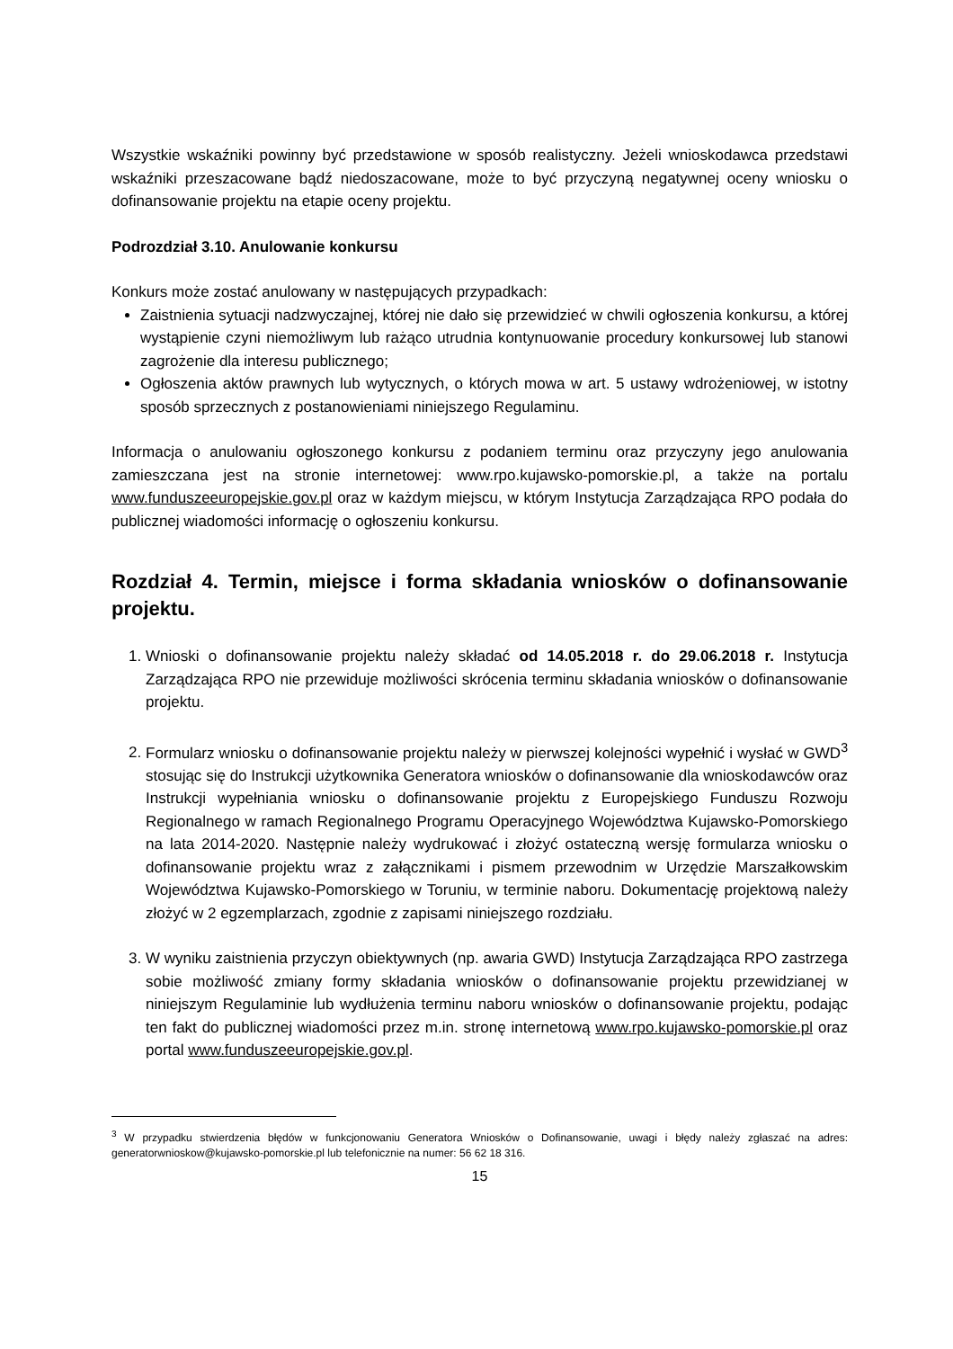Wszystkie wskaźniki powinny być przedstawione w sposób realistyczny. Jeżeli wnioskodawca przedstawi wskaźniki przeszacowane bądź niedoszacowane, może to być przyczyną negatywnej oceny wniosku o dofinansowanie projektu na etapie oceny projektu.
Podrozdział 3.10. Anulowanie konkursu
Konkurs może zostać anulowany w następujących przypadkach:
Zaistnienia sytuacji nadzwyczajnej, której nie dało się przewidzieć w chwili ogłoszenia konkursu, a której wystąpienie czyni niemożliwym lub rażąco utrudnia kontynuowanie procedury konkursowej lub stanowi zagrożenie dla interesu publicznego;
Ogłoszenia aktów prawnych lub wytycznych, o których mowa w art. 5 ustawy wdrożeniowej, w istotny sposób sprzecznych z postanowieniami niniejszego Regulaminu.
Informacja o anulowaniu ogłoszonego konkursu z podaniem terminu oraz przyczyny jego anulowania zamieszczana jest na stronie internetowej: www.rpo.kujawsko-pomorskie.pl, a także na portalu www.funduszeeuropejskie.gov.pl oraz w każdym miejscu, w którym Instytucja Zarządzająca RPO podała do publicznej wiadomości informację o ogłoszeniu konkursu.
Rozdział 4. Termin, miejsce i forma składania wniosków o dofinansowanie projektu.
1. Wnioski o dofinansowanie projektu należy składać od 14.05.2018 r. do 29.06.2018 r. Instytucja Zarządzająca RPO nie przewiduje możliwości skrócenia terminu składania wniosków o dofinansowanie projektu.
2. Formularz wniosku o dofinansowanie projektu należy w pierwszej kolejności wypełnić i wysłać w GWD<sup>3</sup> stosując się do Instrukcji użytkownika Generatora wniosków o dofinansowanie dla wnioskodawców oraz Instrukcji wypełniania wniosku o dofinansowanie projektu z Europejskiego Funduszu Rozwoju Regionalnego w ramach Regionalnego Programu Operacyjnego Województwa Kujawsko-Pomorskiego na lata 2014-2020. Następnie należy wydrukować i złożyć ostateczną wersję formularza wniosku o dofinansowanie projektu wraz z załącznikami i pismem przewodnim w Urzędzie Marszałkowskim Województwa Kujawsko-Pomorskiego w Toruniu, w terminie naboru. Dokumentację projektową należy złożyć w 2 egzemplarzach, zgodnie z zapisami niniejszego rozdziału.
3. W wyniku zaistnienia przyczyn obiektywnych (np. awaria GWD) Instytucja Zarządzająca RPO zastrzega sobie możliwość zmiany formy składania wniosków o dofinansowanie projektu przewidzianej w niniejszym Regulaminie lub wydłużenia terminu naboru wniosków o dofinansowanie projektu, podając ten fakt do publicznej wiadomości przez m.in. stronę internetową www.rpo.kujawsko-pomorskie.pl oraz portal www.funduszeeuropejskie.gov.pl.
<sup>3</sup> W przypadku stwierdzenia błędów w funkcjonowaniu Generatora Wniosków o Dofinansowanie, uwagi i błędy należy zgłaszać na adres: generatorwnioskow@kujawsko-pomorskie.pl lub telefonicznie na numer: 56 62 18 316.
15